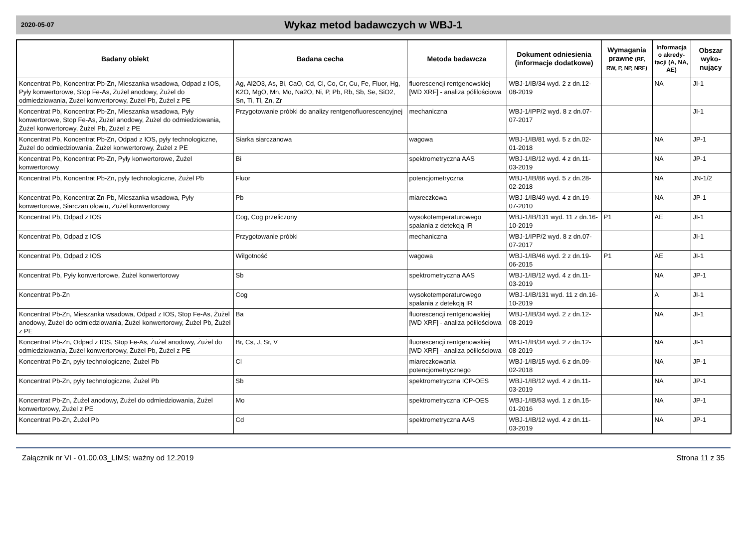2020-05-07
Wykaz metod badawczych w WBJ-1
| Badany obiekt | Badana cecha | Metoda badawcza | Dokument odniesienia (informacje dodatkowe) | Wymagania prawne (RF, RW, P, NP, NRF) | Informacja o akredy-tacji (A, NA, AE) | Obszar wyko-nujący |
| --- | --- | --- | --- | --- | --- | --- |
| Koncentrat Pb, Koncentrat Pb-Zn, Mieszanka wsadowa, Odpad z IOS, Pyły konwertorowe, Stop Fe-As, Żużel anodowy, Żużel do odmiedziowania, Żużel konwertorowy, Żużel Pb, Żużel z PE | Ag, Al2O3, As, Bi, CaO, Cd, Cl, Co, Cr, Cu, Fe, Fluor, Hg, K2O, MgO, Mn, Mo, Na2O, Ni, P, Pb, Rb, Sb, Se, SiO2, Sn, Ti, Tl, Zn, Zr | fluorescencji rentgenowskiej [WD XRF] - analiza półilościowa | WBJ-1/IB/34 wyd. 2 z dn.12-08-2019 | | NA | JI-1 |
| Koncentrat Pb, Koncentrat Pb-Zn, Mieszanka wsadowa, Pyły konwertorowe, Stop Fe-As, Żużel anodowy, Żużel do odmiedziowania, Żużel konwertorowy, Żużel Pb, Żużel z PE | Przygotowanie próbki do analizy rentgenofluorescencyjnej | mechaniczna | WBJ-1/IPP/2 wyd. 8 z dn.07-07-2017 | | | JI-1 |
| Koncentrat Pb, Koncentrat Pb-Zn, Odpad z IOS, pyły technologiczne, Żużel do odmiedziowania, Żużel konwertorowy, Żużel z PE | Siarka siarczanowa | wagowa | WBJ-1/IB/81 wyd. 5 z dn.02-01-2018 | | NA | JP-1 |
| Koncentrat Pb, Koncentrat Pb-Zn, Pyły konwertorowe, Żużel konwertorowy | Bi | spektrometryczna AAS | WBJ-1/IB/12 wyd. 4 z dn.11-03-2019 | | NA | JP-1 |
| Koncentrat Pb, Koncentrat Pb-Zn, pyły technologiczne, Żużel Pb | Fluor | potencjometryczna | WBJ-1/IB/86 wyd. 5 z dn.28-02-2018 | | NA | JN-1/2 |
| Koncentrat Pb, Koncentrat Zn-Pb, Mieszanka wsadowa, Pyły konwertorowe, Siarczan ołowiu, Żużel konwertorowy | Pb | miareczkowa | WBJ-1/IB/49 wyd. 4 z dn.19-07-2010 | | NA | JP-1 |
| Koncentrat Pb, Odpad z IOS | Cog, Cog przeliczony | wysokotemperaturowego spalania z detekcją IR | WBJ-1/IB/131 wyd. 11 z dn.16-10-2019 | P1 | AE | JI-1 |
| Koncentrat Pb, Odpad z IOS | Przygotowanie próbki | mechaniczna | WBJ-1/IPP/2 wyd. 8 z dn.07-07-2017 | | | JI-1 |
| Koncentrat Pb, Odpad z IOS | Wilgotność | wagowa | WBJ-1/IB/46 wyd. 2 z dn.19-06-2015 | P1 | AE | JI-1 |
| Koncentrat Pb, Pyły konwertorowe, Żużel konwertorowy | Sb | spektrometryczna AAS | WBJ-1/IB/12 wyd. 4 z dn.11-03-2019 | | NA | JP-1 |
| Koncentrat Pb-Zn | Cog | wysokotemperaturowego spalania z detekcją IR | WBJ-1/IB/131 wyd. 11 z dn.16-10-2019 | | A | JI-1 |
| Koncentrat Pb-Zn, Mieszanka wsadowa, Odpad z IOS, Stop Fe-As, Żużel anodowy, Żużel do odmiedziowania, Żużel konwertorowy, Żużel Pb, Żużel z PE | Ba | fluorescencji rentgenowskiej [WD XRF] - analiza półilościowa | WBJ-1/IB/34 wyd. 2 z dn.12-08-2019 | | NA | JI-1 |
| Koncentrat Pb-Zn, Odpad z IOS, Stop Fe-As, Żużel anodowy, Żużel do odmiedziowania, Żużel konwertorowy, Żużel Pb, Żużel z PE | Br, Cs, J, Sr, V | fluorescencji rentgenowskiej [WD XRF] - analiza półilościowa | WBJ-1/IB/34 wyd. 2 z dn.12-08-2019 | | NA | JI-1 |
| Koncentrat Pb-Zn, pyły technologiczne, Żużel Pb | Cl | miareczkowania potencjometrycznego | WBJ-1/IB/15 wyd. 6 z dn.09-02-2018 | | NA | JP-1 |
| Koncentrat Pb-Zn, pyły technologiczne, Żużel Pb | Sb | spektrometryczna ICP-OES | WBJ-1/IB/12 wyd. 4 z dn.11-03-2019 | | NA | JP-1 |
| Koncentrat Pb-Zn, Żużel anodowy, Żużel do odmiedziowania, Żużel konwertorowy, Żużel z PE | Mo | spektrometryczna ICP-OES | WBJ-1/IB/53 wyd. 1 z dn.15-01-2016 | | NA | JP-1 |
| Koncentrat Pb-Zn, Żużel Pb | Cd | spektrometryczna AAS | WBJ-1/IB/12 wyd. 4 z dn.11-03-2019 | | NA | JP-1 |
Załącznik nr VI - 01.00.03_LIMS; ważny od 12.2019 Strona 11 z 35